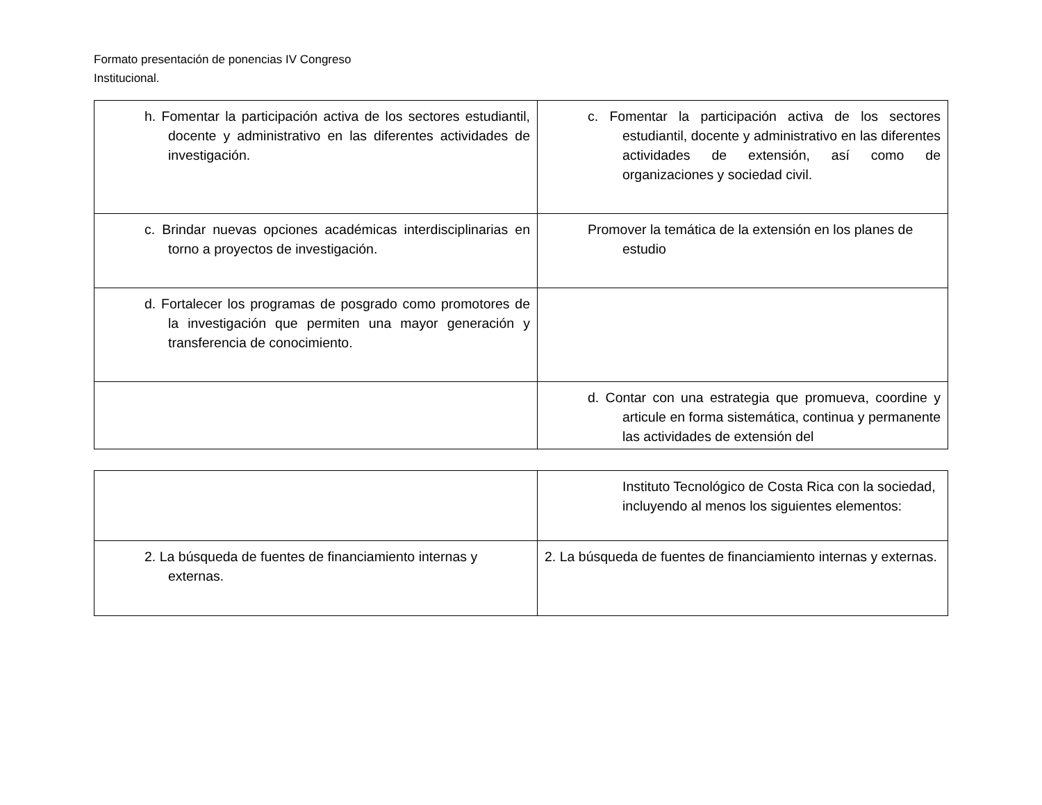Formato presentación de ponencias IV Congreso
Institucional.
| h. Fomentar la participación activa de los sectores estudiantil, docente y administrativo en las diferentes actividades de investigación. | c. Fomentar la participación activa de los sectores estudiantil, docente y administrativo en las diferentes actividades de extensión, así como de organizaciones y sociedad civil. |
| c. Brindar nuevas opciones académicas interdisciplinarias en torno a proyectos de investigación. | Promover la temática de la extensión en los planes de estudio |
| d. Fortalecer los programas de posgrado como promotores de la investigación que permiten una mayor generación y transferencia de conocimiento. | |
| | d. Contar con una estrategia que promueva, coordine y articule en forma sistemática, continua y permanente las actividades de extensión del |
| | Instituto Tecnológico de Costa Rica con la sociedad, incluyendo al menos los siguientes elementos: |
| 2. La búsqueda de fuentes de financiamiento internas y externas. | 2. La búsqueda de fuentes de financiamiento internas y externas. |